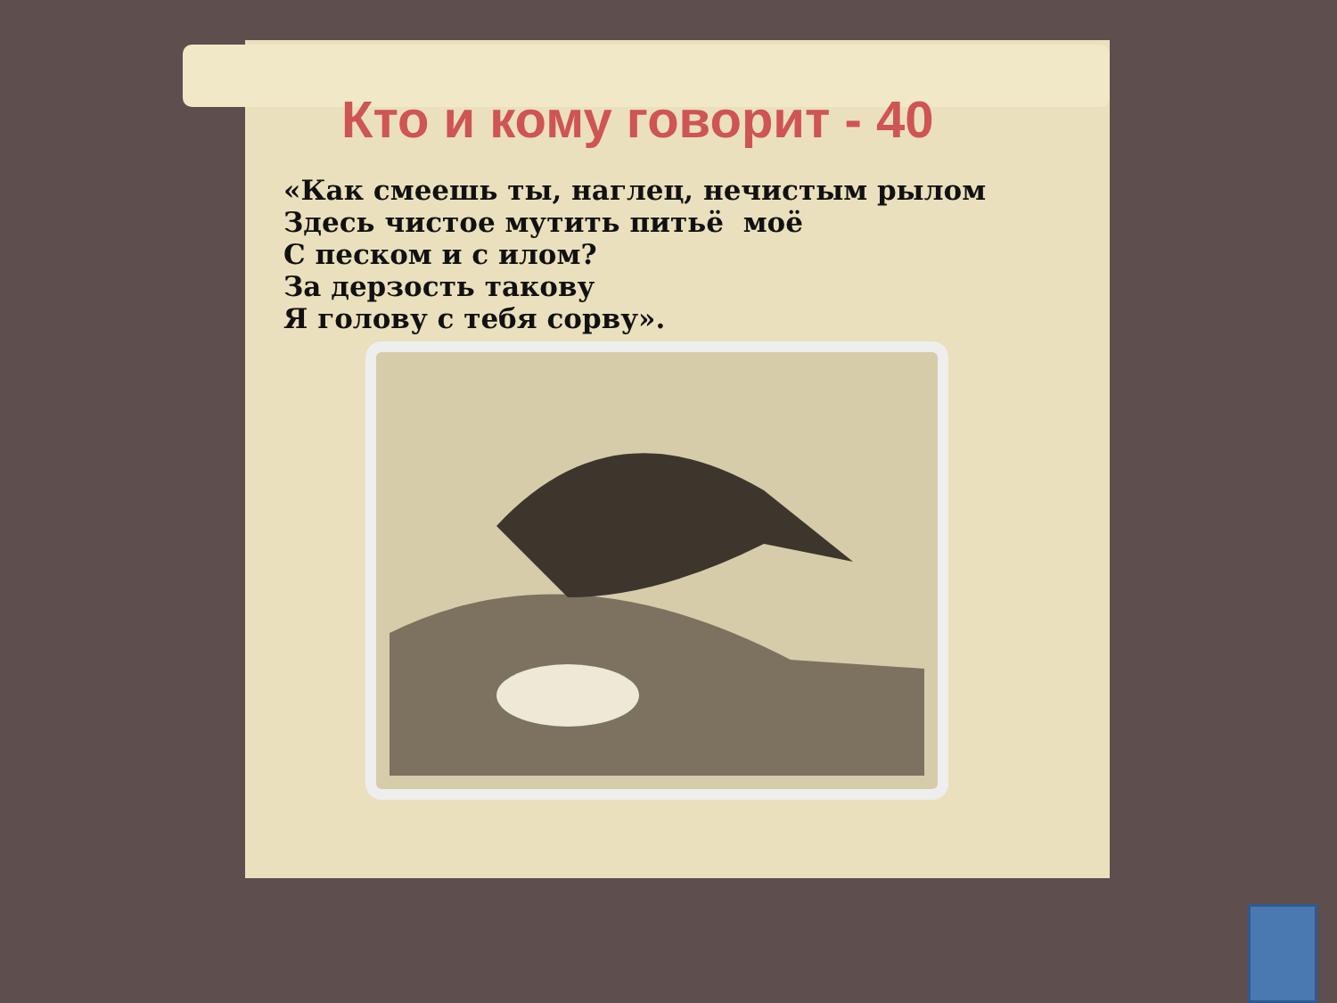Кто и кому говорит - 40
«Как смеешь ты, наглец, нечистым рылом
Здесь чистое мутить питьё моё
С песком и с илом?
За дерзость такову
Я голову с тебя сорву».